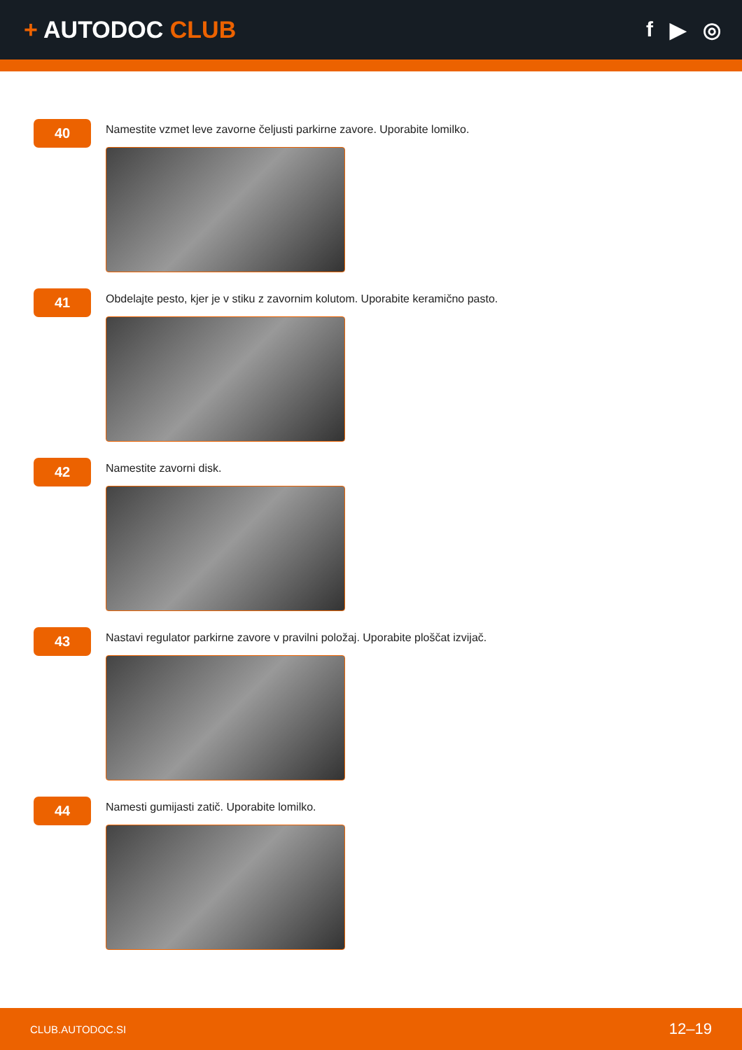+ AUTODOC CLUB f ▶ ◎
40
Namestite vzmet leve zavorne čeljusti parkirne zavore. Uporabite lomilko.
41
Obdelajte pesto, kjer je v stiku z zavornim kolutom. Uporabite keramično pasto.
42
Namestite zavorni disk.
43
Nastavi regulator parkirne zavore v pravilni položaj. Uporabite ploščat izvijač.
44
Namesti gumijasti zatič. Uporabite lomilko.
CLUB.AUTODOC.SI 12–19